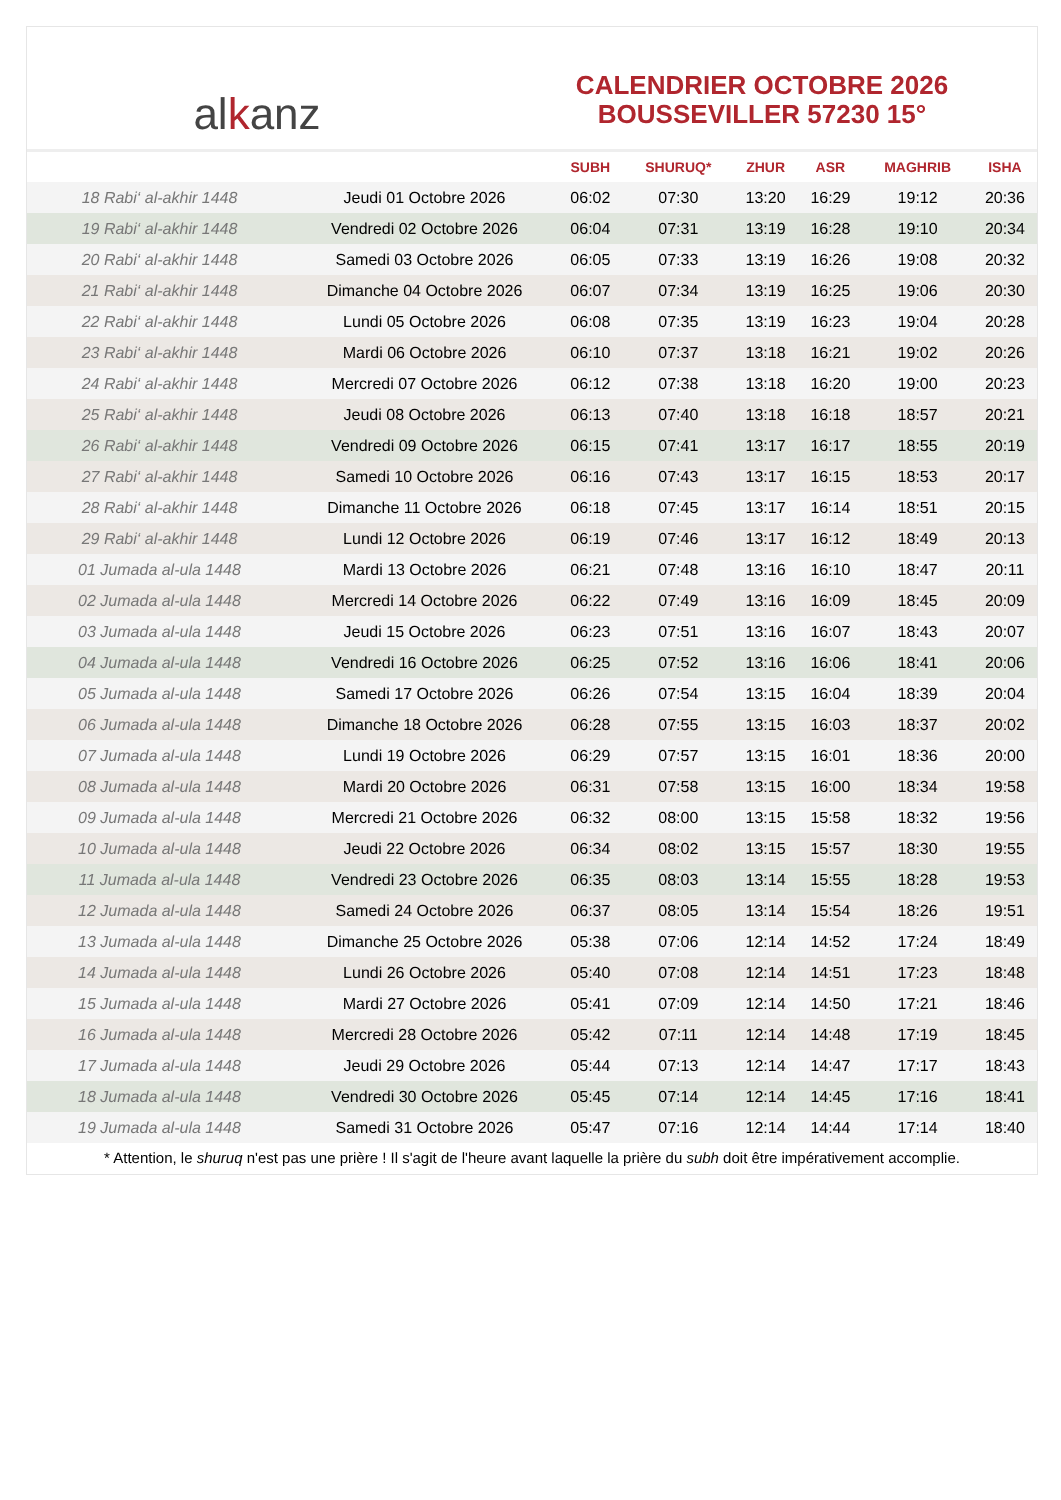alkanz
CALENDRIER OCTOBRE 2026
BOUSSEVILLER 57230 15°
| | | SUBH | SHURUQ* | ZHUR | ASR | MAGHRIB | ISHA |
| --- | --- | --- | --- | --- | --- | --- | --- |
| 18 Rabi‘ al-akhir 1448 | Jeudi 01 Octobre 2026 | 06:02 | 07:30 | 13:20 | 16:29 | 19:12 | 20:36 |
| 19 Rabi‘ al-akhir 1448 | Vendredi 02 Octobre 2026 | 06:04 | 07:31 | 13:19 | 16:28 | 19:10 | 20:34 |
| 20 Rabi‘ al-akhir 1448 | Samedi 03 Octobre 2026 | 06:05 | 07:33 | 13:19 | 16:26 | 19:08 | 20:32 |
| 21 Rabi‘ al-akhir 1448 | Dimanche 04 Octobre 2026 | 06:07 | 07:34 | 13:19 | 16:25 | 19:06 | 20:30 |
| 22 Rabi‘ al-akhir 1448 | Lundi 05 Octobre 2026 | 06:08 | 07:35 | 13:19 | 16:23 | 19:04 | 20:28 |
| 23 Rabi‘ al-akhir 1448 | Mardi 06 Octobre 2026 | 06:10 | 07:37 | 13:18 | 16:21 | 19:02 | 20:26 |
| 24 Rabi‘ al-akhir 1448 | Mercredi 07 Octobre 2026 | 06:12 | 07:38 | 13:18 | 16:20 | 19:00 | 20:23 |
| 25 Rabi‘ al-akhir 1448 | Jeudi 08 Octobre 2026 | 06:13 | 07:40 | 13:18 | 16:18 | 18:57 | 20:21 |
| 26 Rabi‘ al-akhir 1448 | Vendredi 09 Octobre 2026 | 06:15 | 07:41 | 13:17 | 16:17 | 18:55 | 20:19 |
| 27 Rabi‘ al-akhir 1448 | Samedi 10 Octobre 2026 | 06:16 | 07:43 | 13:17 | 16:15 | 18:53 | 20:17 |
| 28 Rabi‘ al-akhir 1448 | Dimanche 11 Octobre 2026 | 06:18 | 07:45 | 13:17 | 16:14 | 18:51 | 20:15 |
| 29 Rabi‘ al-akhir 1448 | Lundi 12 Octobre 2026 | 06:19 | 07:46 | 13:17 | 16:12 | 18:49 | 20:13 |
| 01 Jumada al-ula 1448 | Mardi 13 Octobre 2026 | 06:21 | 07:48 | 13:16 | 16:10 | 18:47 | 20:11 |
| 02 Jumada al-ula 1448 | Mercredi 14 Octobre 2026 | 06:22 | 07:49 | 13:16 | 16:09 | 18:45 | 20:09 |
| 03 Jumada al-ula 1448 | Jeudi 15 Octobre 2026 | 06:23 | 07:51 | 13:16 | 16:07 | 18:43 | 20:07 |
| 04 Jumada al-ula 1448 | Vendredi 16 Octobre 2026 | 06:25 | 07:52 | 13:16 | 16:06 | 18:41 | 20:06 |
| 05 Jumada al-ula 1448 | Samedi 17 Octobre 2026 | 06:26 | 07:54 | 13:15 | 16:04 | 18:39 | 20:04 |
| 06 Jumada al-ula 1448 | Dimanche 18 Octobre 2026 | 06:28 | 07:55 | 13:15 | 16:03 | 18:37 | 20:02 |
| 07 Jumada al-ula 1448 | Lundi 19 Octobre 2026 | 06:29 | 07:57 | 13:15 | 16:01 | 18:36 | 20:00 |
| 08 Jumada al-ula 1448 | Mardi 20 Octobre 2026 | 06:31 | 07:58 | 13:15 | 16:00 | 18:34 | 19:58 |
| 09 Jumada al-ula 1448 | Mercredi 21 Octobre 2026 | 06:32 | 08:00 | 13:15 | 15:58 | 18:32 | 19:56 |
| 10 Jumada al-ula 1448 | Jeudi 22 Octobre 2026 | 06:34 | 08:02 | 13:15 | 15:57 | 18:30 | 19:55 |
| 11 Jumada al-ula 1448 | Vendredi 23 Octobre 2026 | 06:35 | 08:03 | 13:14 | 15:55 | 18:28 | 19:53 |
| 12 Jumada al-ula 1448 | Samedi 24 Octobre 2026 | 06:37 | 08:05 | 13:14 | 15:54 | 18:26 | 19:51 |
| 13 Jumada al-ula 1448 | Dimanche 25 Octobre 2026 | 05:38 | 07:06 | 12:14 | 14:52 | 17:24 | 18:49 |
| 14 Jumada al-ula 1448 | Lundi 26 Octobre 2026 | 05:40 | 07:08 | 12:14 | 14:51 | 17:23 | 18:48 |
| 15 Jumada al-ula 1448 | Mardi 27 Octobre 2026 | 05:41 | 07:09 | 12:14 | 14:50 | 17:21 | 18:46 |
| 16 Jumada al-ula 1448 | Mercredi 28 Octobre 2026 | 05:42 | 07:11 | 12:14 | 14:48 | 17:19 | 18:45 |
| 17 Jumada al-ula 1448 | Jeudi 29 Octobre 2026 | 05:44 | 07:13 | 12:14 | 14:47 | 17:17 | 18:43 |
| 18 Jumada al-ula 1448 | Vendredi 30 Octobre 2026 | 05:45 | 07:14 | 12:14 | 14:45 | 17:16 | 18:41 |
| 19 Jumada al-ula 1448 | Samedi 31 Octobre 2026 | 05:47 | 07:16 | 12:14 | 14:44 | 17:14 | 18:40 |
* Attention, le shuruq n'est pas une prière ! Il s'agit de l'heure avant laquelle la prière du subh doit être impérativement accomplie.